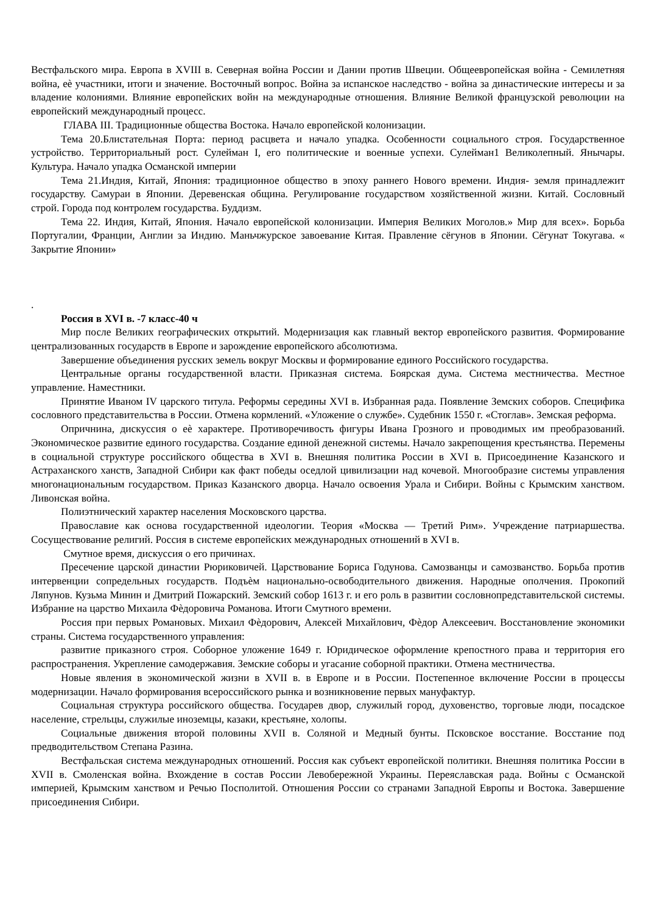Вестфальского мира. Европа в XVIII в. Северная война России и Дании против Швеции. Общеевропейская война - Семилетняя война, еѐ участники, итоги и значение. Восточный вопрос. Война за испанское наследство - война за династические интересы и за владение колониями. Влияние европейских войн на международные отношения. Влияние Великой французской революции на европейский международный процесс.
ГЛАВА III. Традиционные общества Востока. Начало европейской колонизации.
Тема 20.Блистательная Порта: период расцвета и начало упадка. Особенности социального строя. Государственное устройство. Территориальный рост. Сулейман I, его политические и военные успехи. Сулейман1 Великолепный. Янычары. Культура. Начало упадка Османской империи
Тема 21.Индия, Китай, Япония: традиционное общество в эпоху раннего Нового времени. Индия- земля принадлежит государству. Самураи в Японии. Деревенская община. Регулирование государством хозяйственной жизни. Китай. Сословный строй. Города под контролем государства. Буддизм.
Тема 22. Индия, Китай, Япония. Начало европейской колонизации. Империя Великих Моголов.» Мир для всех». Борьба Португалии, Франции, Англии за Индию. Маньчжурское завоевание Китая. Правление сёгунов в Японии. Сёгунат Токугава. « Закрытие Японии»
.
Россия в XVI в. -7 класс-40 ч
Мир после Великих географических открытий. Модернизация как главный вектор европейского развития. Формирование централизованных государств в Европе и зарождение европейского абсолютизма.
Завершение объединения русских земель вокруг Москвы и формирование единого Российского государства.
Центральные органы государственной власти. Приказная система. Боярская дума. Система местничества. Местное управление. Наместники.
Принятие Иваном IV царского титула. Реформы середины XVI в. Избранная рада. Появление Земских соборов. Специфика сословного представительства в России. Отмена кормлений. «Уложение о службе». Судебник 1550 г. «Стоглав». Земская реформа.
Опричнина, дискуссия о еѐ характере. Противоречивость фигуры Ивана Грозного и проводимых им преобразований. Экономическое развитие единого государства. Создание единой денежной системы. Начало закрепощения крестьянства. Перемены в социальной структуре российского общества в XVI в. Внешняя политика России в XVI в. Присоединение Казанского и Астраханского ханств, Западной Сибири как факт победы оседлой цивилизации над кочевой. Многообразие системы управления многонациональным государством. Приказ Казанского дворца. Начало освоения Урала и Сибири. Войны с Крымским ханством. Ливонская война.
Полиэтнический характер населения Московского царства.
Православие как основа государственной идеологии. Теория «Москва — Третий Рим». Учреждение патриаршества. Сосуществование религий. Россия в системе европейских международных отношений в XVI в.
Смутное время, дискуссия о его причинах.
Пресечение царской династии Рюриковичей. Царствование Бориса Годунова. Самозванцы и самозванство. Борьба против интервенции сопредельных государств. Подъѐм национально-освободительного движения. Народные ополчения. Прокопий Ляпунов. Кузьма Минин и Дмитрий Пожарский. Земский собор 1613 г. и его роль в развитии сословнопредставительской системы. Избрание на царство Михаила Фѐдоровича Романова. Итоги Смутного времени.
Россия при первых Романовых. Михаил Фѐдорович, Алексей Михайлович, Фѐдор Алексеевич. Восстановление экономики страны. Система государственного управления:
развитие приказного строя. Соборное уложение 1649 г. Юридическое оформление крепостного права и территория его распространения. Укрепление самодержавия. Земские соборы и угасание соборной практики. Отмена местничества.
Новые явления в экономической жизни в XVII в. в Европе и в России. Постепенное включение России в процессы модернизации. Начало формирования всероссийского рынка и возникновение первых мануфактур.
Социальная структура российского общества. Государев двор, служилый город, духовенство, торговые люди, посадское население, стрельцы, служилые иноземцы, казаки, крестьяне, холопы.
Социальные движения второй половины XVII в. Соляной и Медный бунты. Псковское восстание. Восстание под предводительством Степана Разина.
Вестфальская система международных отношений. Россия как субъект европейской политики. Внешняя политика России в XVII в. Смоленская война. Вхождение в состав России Левобережной Украины. Переяславская рада. Войны с Османской империей, Крымским ханством и Речью Посполитой. Отношения России со странами Западной Европы и Востока. Завершение присоединения Сибири.